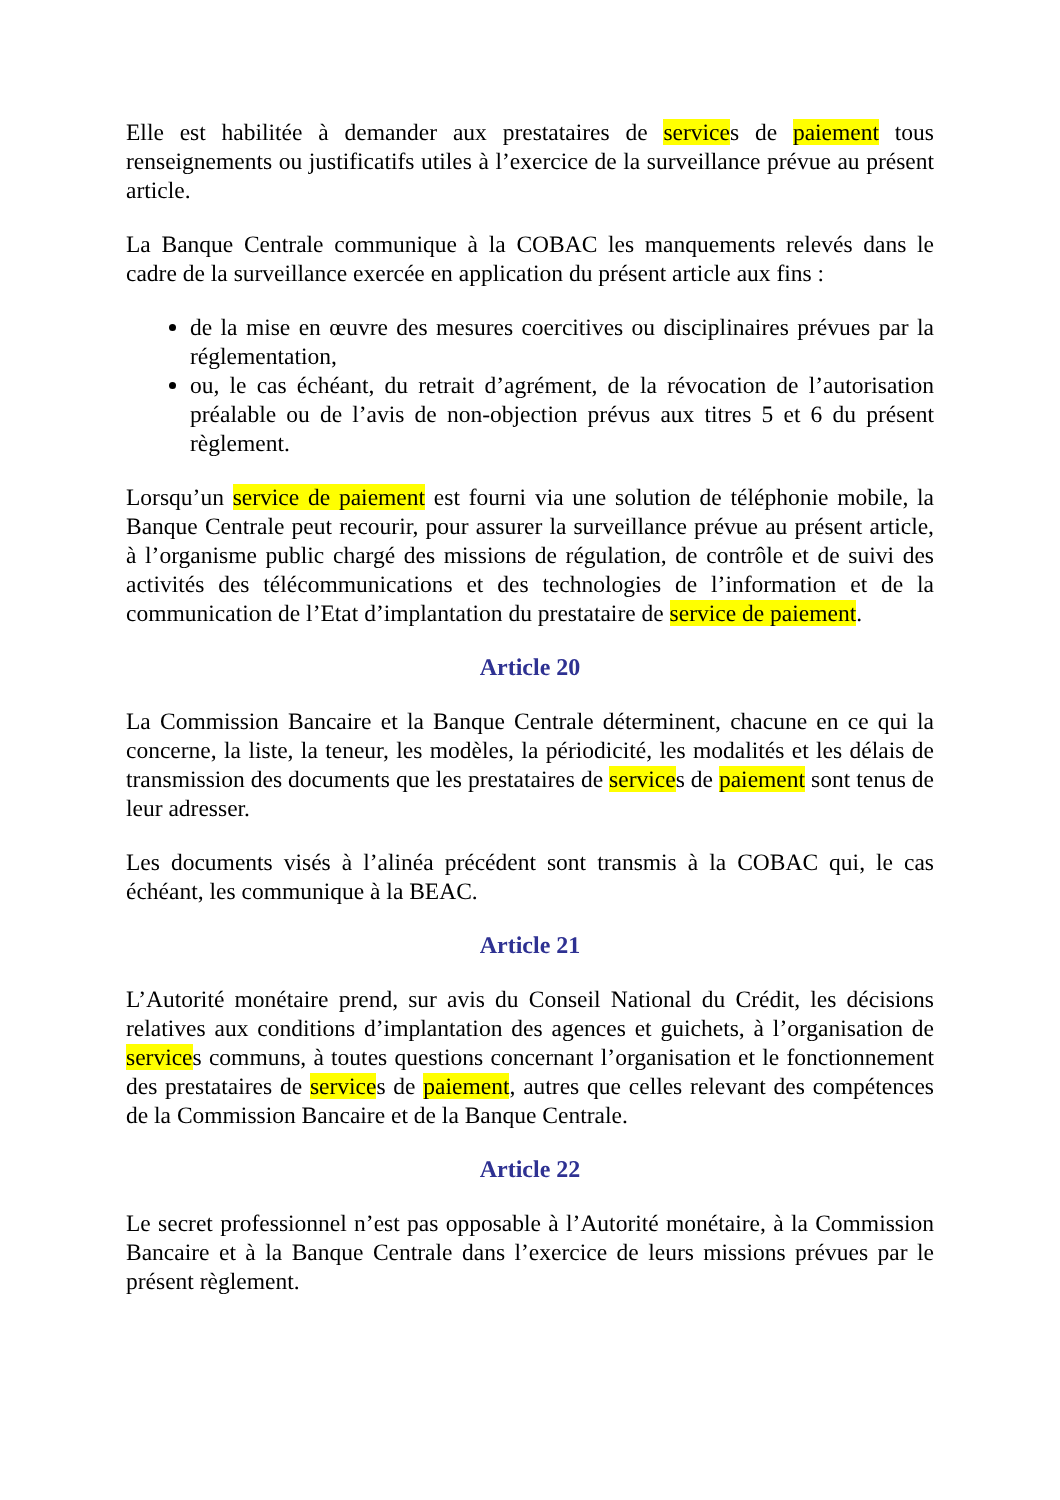Elle est habilitée à demander aux prestataires de services de paiement tous renseignements ou justificatifs utiles à l’exercice de la surveillance prévue au présent article.
La Banque Centrale communique à la COBAC les manquements relevés dans le cadre de la surveillance exercée en application du présent article aux fins :
de la mise en œuvre des mesures coercitives ou disciplinaires prévues par la réglementation,
ou, le cas échéant, du retrait d’agrément, de la révocation de l’autorisation préalable ou de l’avis de non-objection prévus aux titres 5 et 6 du présent règlement.
Lorsqu’un service de paiement est fourni via une solution de téléphonie mobile, la Banque Centrale peut recourir, pour assurer la surveillance prévue au présent article, à l’organisme public chargé des missions de régulation, de contrôle et de suivi des activités des télécommunications et des technologies de l’information et de la communication de l’Etat d’implantation du prestataire de service de paiement.
Article 20
La Commission Bancaire et la Banque Centrale déterminent, chacune en ce qui la concerne, la liste, la teneur, les modèles, la périodicité, les modalités et les délais de transmission des documents que les prestataires de services de paiement sont tenus de leur adresser.
Les documents visés à l’alinéa précédent sont transmis à la COBAC qui, le cas échéant, les communique à la BEAC.
Article 21
L’Autorité monétaire prend, sur avis du Conseil National du Crédit, les décisions relatives aux conditions d’implantation des agences et guichets, à l’organisation de services communs, à toutes questions concernant l’organisation et le fonctionnement des prestataires de services de paiement, autres que celles relevant des compétences de la Commission Bancaire et de la Banque Centrale.
Article 22
Le secret professionnel n’est pas opposable à l’Autorité monétaire, à la Commission Bancaire et à la Banque Centrale dans l’exercice de leurs missions prévues par le présent règlement.